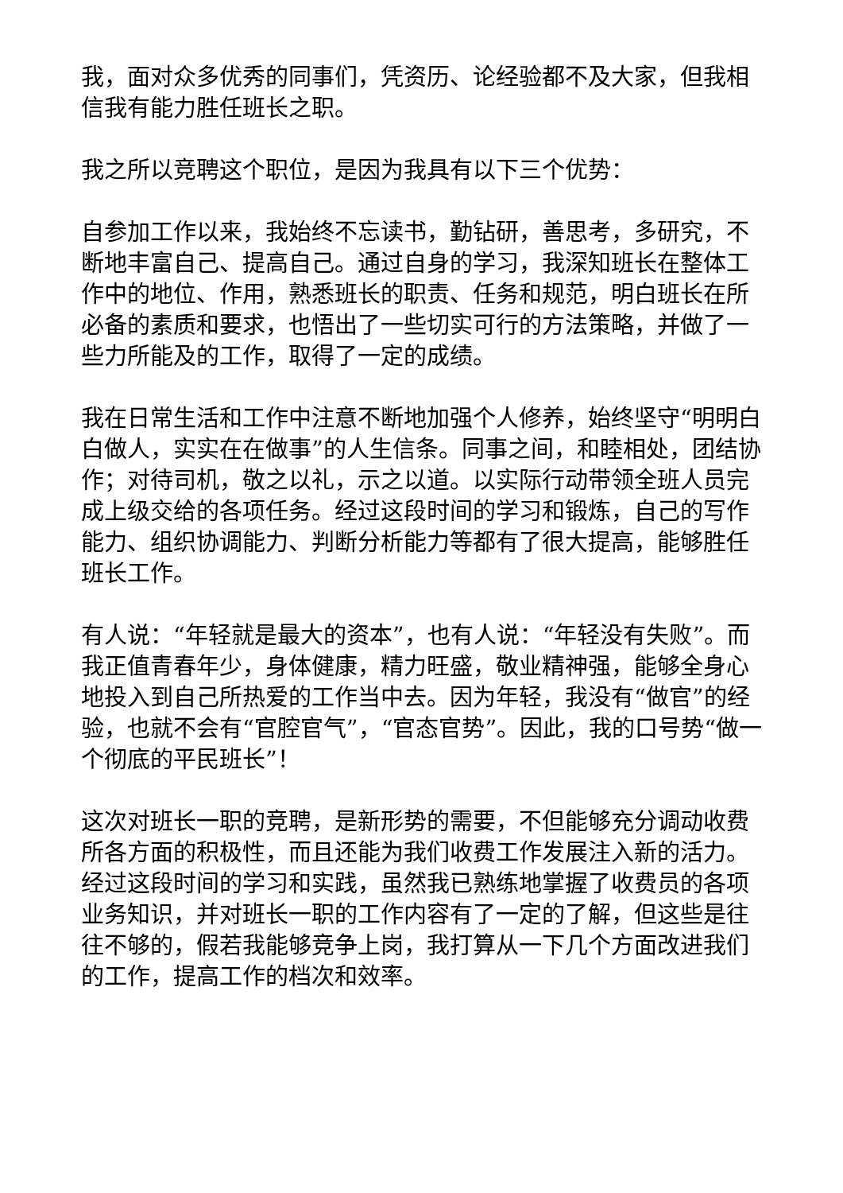我，面对众多优秀的同事们，凭资历、论经验都不及大家，但我相信我有能力胜任班长之职。
我之所以竞聘这个职位，是因为我具有以下三个优势：
自参加工作以来，我始终不忘读书，勤钻研，善思考，多研究，不断地丰富自己、提高自己。通过自身的学习，我深知班长在整体工作中的地位、作用，熟悉班长的职责、任务和规范，明白班长在所必备的素质和要求，也悟出了一些切实可行的方法策略，并做了一些力所能及的工作，取得了一定的成绩。
我在日常生活和工作中注意不断地加强个人修养，始终坚守“明明白白做人，实实在在做事”的人生信条。同事之间，和睦相处，团结协作；对待司机，敬之以礼，示之以道。以实际行动带领全班人员完成上级交给的各项任务。经过这段时间的学习和锻炼，自己的写作能力、组织协调能力、判断分析能力等都有了很大提高，能够胜任班长工作。
有人说：“年轻就是最大的资本”，也有人说：“年轻没有失败”。而我正值青春年少，身体健康，精力旺盛，敬业精神强，能够全身心地投入到自己所热爱的工作当中去。因为年轻，我没有“做官”的经验，也就不会有“官腔官气”，“官态官势”。因此，我的口号势“做一个彻底的平民班长”！
这次对班长一职的竞聘，是新形势的需要，不但能够充分调动收费所各方面的积极性，而且还能为我们收费工作发展注入新的活力。经过这段时间的学习和实践，虽然我已熟练地掌握了收费员的各项业务知识，并对班长一职的工作内容有了一定的了解，但这些是往往不够的，假若我能够竞争上岗，我打算从一下几个方面改进我们的工作，提高工作的档次和效率。